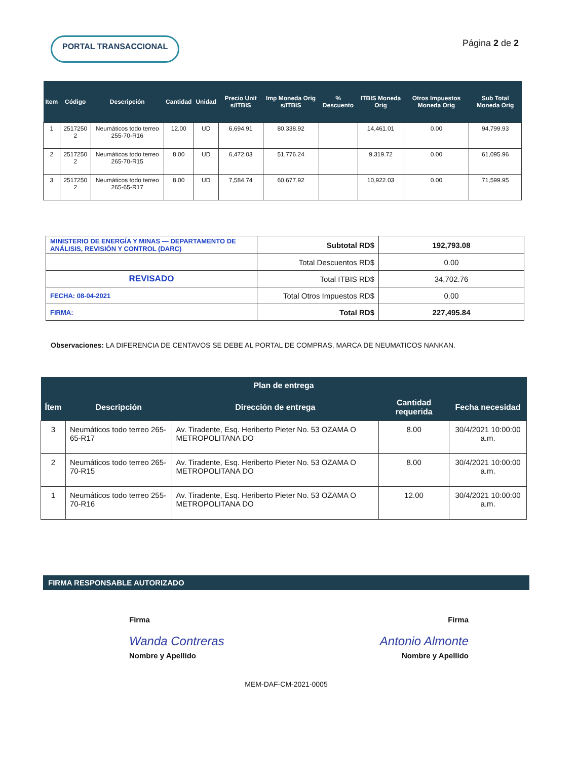PORTAL TRANSACCIONAL
Página 2 de 2
| Item | Código | Descripción | Cantidad | Unidad | Precio Unit s/ITBIS | Imp Moneda Orig s/ITBIS | % Descuento | ITBIS Moneda Orig | Otros Impuestos Moneda Orig | Sub Total Moneda Orig |
| --- | --- | --- | --- | --- | --- | --- | --- | --- | --- | --- |
| 1 | 2517250 2 | Neumáticos todo terreo 255-70-R16 | 12.00 | UD | 6,694.91 | 80,338.92 | | 14,461.01 | 0.00 | 94,799.93 |
| 2 | 2517250 2 | Neumáticos todo terreo 265-70-R15 | 8.00 | UD | 6,472.03 | 51,776.24 | | 9,319.72 | 0.00 | 61,095.96 |
| 3 | 2517250 2 | Neumáticos todo terreo 265-65-R17 | 8.00 | UD | 7,584.74 | 60,677.92 | | 10,922.03 | 0.00 | 71,599.95 |
| MINISTERIO DE ENERGÍA Y MINAS — DEPARTAMENTO DE ANÁLISIS, REVISIÓN Y CONTROL (DARC) | Subtotal RD$ | 192,793.08 |
| | Total Descuentos RD$ | 0.00 |
| REVISADO | Total ITBIS RD$ | 34,702.76 |
| FECHA: 08-04-2021 | Total Otros Impuestos RD$ | 0.00 |
| FIRMA: | Total RD$ | 227,495.84 |
Observaciones: LA DIFERENCIA DE CENTAVOS SE DEBE AL PORTAL DE COMPRAS, MARCA DE NEUMATICOS NANKAN.
| Plan de entrega | | | | |
| --- | --- | --- | --- | --- |
| Ítem | Descripción | Dirección de entrega | Cantidad requerida | Fecha necesidad |
| 3 | Neumáticos todo terreo 265-65-R17 | Av. Tiradente, Esq. Heriberto Pieter No. 53 OZAMA O METROPOLITANA DO | 8.00 | 30/4/2021 10:00:00 a.m. |
| 2 | Neumáticos todo terreo 265-70-R15 | Av. Tiradente, Esq. Heriberto Pieter No. 53 OZAMA O METROPOLITANA DO | 8.00 | 30/4/2021 10:00:00 a.m. |
| 1 | Neumáticos todo terreo 255-70-R16 | Av. Tiradente, Esq. Heriberto Pieter No. 53 OZAMA O METROPOLITANA DO | 12.00 | 30/4/2021 10:00:00 a.m. |
FIRMA RESPONSABLE AUTORIZADO
Firma Firma
Wanda Contreras Antonio Almonte
Nombre y Apellido Nombre y Apellido
MEM-DAF-CM-2021-0005